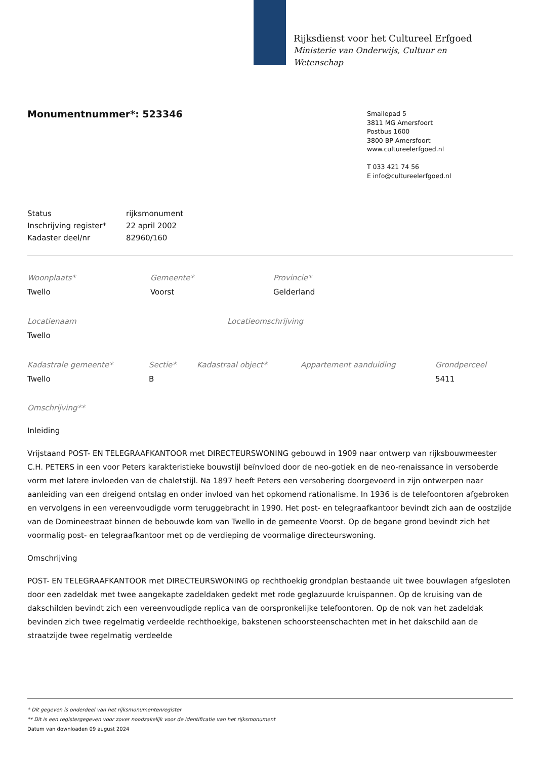Rijksdienst voor het Cultureel Erfgoed
Ministerie van Onderwijs, Cultuur en
Wetenschap
Monumentnummer*: 523346
Smallepad 5
3811 MG Amersfoort
Postbus 1600
3800 BP Amersfoort
www.cultureelerfgoed.nl
T 033 421 74 56
E info@cultureelerfgoed.nl
| Status | rijksmonument |
| Inschrijving register* | 22 april 2002 |
| Kadaster deel/nr | 82960/160 |
Woonplaats*
Twello
Gemeente*
Voorst
Provincie*
Gelderland
Locatienaam
Twello
Locatieomschrijving
Kadastrale gemeente*
Twello
Sectie*
B
Kadastraal object*
Appartement aanduiding
Grondperceel
5411
Omschrijving**
Inleiding
Vrijstaand POST- EN TELEGRAAFKANTOOR met DIRECTEURSWONING gebouwd in 1909 naar ontwerp van rijksbouwmeester C.H. PETERS in een voor Peters karakteristieke bouwstijl beïnvloed door de neo-gotiek en de neo-renaissance in versoberde vorm met latere invloeden van de chaletstijl. Na 1897 heeft Peters een versobering doorgevoerd in zijn ontwerpen naar aanleiding van een dreigend ontslag en onder invloed van het opkomend rationalisme. In 1936 is de telefoontoren afgebroken en vervolgens in een vereenvoudigde vorm teruggebracht in 1990. Het post- en telegraafkantoor bevindt zich aan de oostzijde van de Domineestraat binnen de bebouwde kom van Twello in de gemeente Voorst. Op de begane grond bevindt zich het voormalig post- en telegraafkantoor met op de verdieping de voormalige directeurswoning.
Omschrijving
POST- EN TELEGRAAFKANTOOR met DIRECTEURSWONING op rechthoekig grondplan bestaande uit twee bouwlagen afgesloten door een zadeldak met twee aangekapte zadeldaken gedekt met rode geglazuurde kruispannen. Op de kruising van de dakschilden bevindt zich een vereenvoudigde replica van de oorspronkelijke telefoontoren. Op de nok van het zadeldak bevinden zich twee regelmatig verdeelde rechthoekige, bakstenen schoorsteenschachten met in het dakschild aan de straatzijde twee regelmatig verdeelde
* Dit gegeven is onderdeel van het rijksmonumentenregister
** Dit is een registergegeven voor zover noodzakelijk voor de identificatie van het rijksmonument
Datum van downloaden 09 august 2024